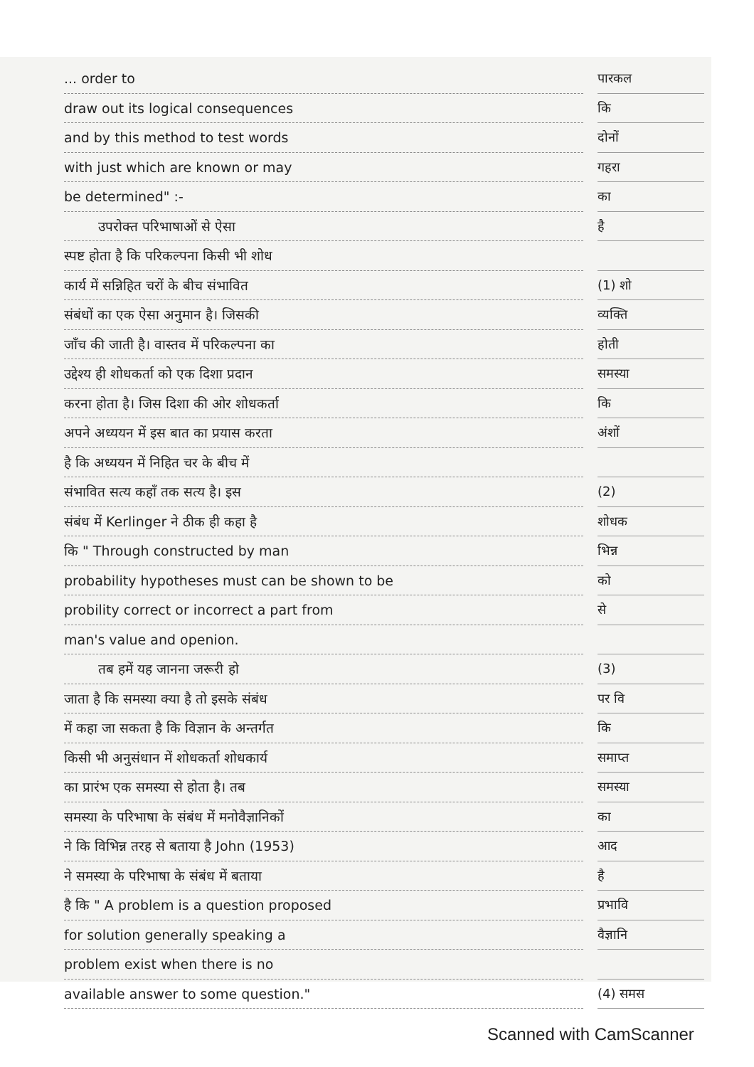... order to
draw out its logical consequences
and by this method to test words
with just which are known or may
be determined" :-
उपरोक्त परिभाषाओं से ऐसा
स्पष्ट होता है कि परिकल्पना किसी भी शोध
कार्य में सन्निहित चरों के बीच संभावित
संबंधों का एक ऐसा अनुमान है। जिसकी
जाँच की जाती है। वास्तव में परिकल्पना का
उद्देश्य ही शोधकर्ता को एक दिशा प्रदान
करना होता है। जिस दिशा की ओर शोधकर्ता
अपने अध्ययन में इस बात का प्रयास करता
है कि अध्ययन में निहित चर के बीच में
संभावित सत्य कहाँ तक सत्य है। इस
संबंध में Kerlinger ने ठीक ही कहा है
कि " Through constructed by man
probability hypotheses must can be shown to be
probility correct or incorrect a part from
man's value and openion.
तब हमें यह जानना जरूरी हो
जाता है कि समस्या क्या है तो इसके संबंध
में कहा जा सकता है कि विज्ञान के अन्तर्गत
किसी भी अनुसंधान में शोधकर्ता शोधकार्य
का प्रारंभ एक समस्या से होता है। तब
समस्या के परिभाषा के संबंध में मनोवैज्ञानिकों
ने कि विभिन्न तरह से बताया है John (1953)
ने समस्या के परिभाषा के संबंध में बताया
है कि " A problem is a question proposed
for solution generally speaking a
problem exist when there is no
available answer to some question."
पारकल
कि
दोनों
गहरा
का
है
(1) शो
व्यक्ति
होती
समस्या
कि
अंशों
(2)
शोधक
भिन्न
को
से
(3)
पर वि
कि
समाप्त
समस्या
का
आद
है
प्रभावि
वैज्ञानि
(4) समस
Scanned with CamScanner